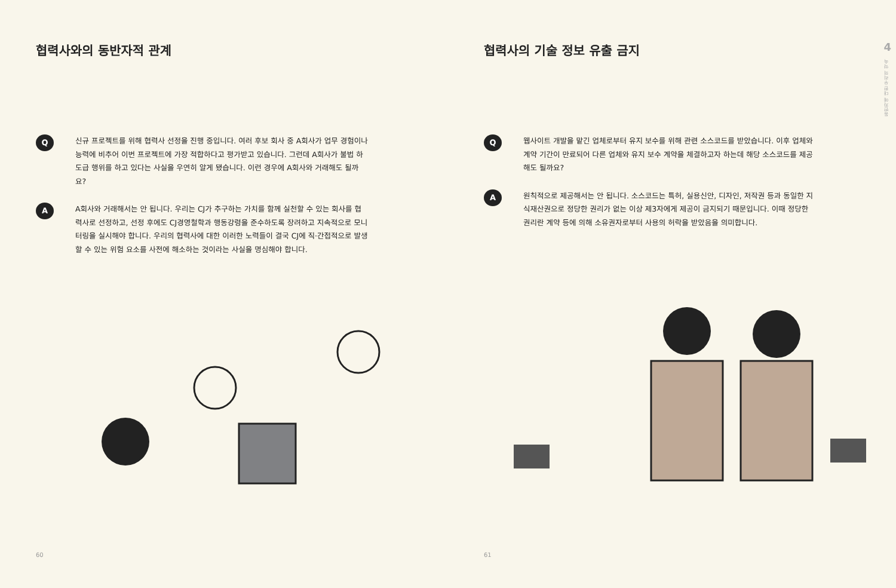협력사와의 동반자적 관계
Q
신규 프로젝트를 위해 협력사 선정을 진행 중입니다. 여러 후보 회사 중 A회사가 업무 경험이나 능력에 비추어 이번 프로젝트에 가장 적합하다고 평가받고 있습니다. 그런데 A회사가 불법 하도급 행위를 하고 있다는 사실을 우연히 알게 됐습니다. 이런 경우에 A회사와 거래해도 될까요?
A
A회사와 거래해서는 안 됩니다. 우리는 CJ가 추구하는 가치를 함께 실천할 수 있는 회사를 협력사로 선정하고, 선정 후에도 CJ경영철학과 행동강령을 준수하도록 장려하고 지속적으로 모니터링을 실시해야 합니다. 우리의 협력사에 대한 이러한 노력들이 결국 CJ에 직·간접적으로 발생할 수 있는 위험 요소를 사전에 해소하는 것이라는 사실을 명심해야 합니다.
60
협력사의 기술 정보 유출 금지
Q
웹사이트 개발을 맡긴 업체로부터 유지 보수를 위해 관련 소스코드를 받았습니다. 이후 업체와 계약 기간이 만료되어 다른 업체와 유지 보수 계약을 체결하고자 하는데 해당 소스코드를 제공해도 될까요?
A
원칙적으로 제공해서는 안 됩니다. 소스코드는 특허, 실용신안, 디자인, 저작권 등과 동일한 지식재산권으로 정당한 권리가 없는 이상 제3자에게 제공이 금지되기 때문입니다. 이때 정당한 권리란 계약 등에 의해 소유권자로부터 사용의 허락을 받았음을 의미합니다.
61
4
동반자에 대한 우리의 약속